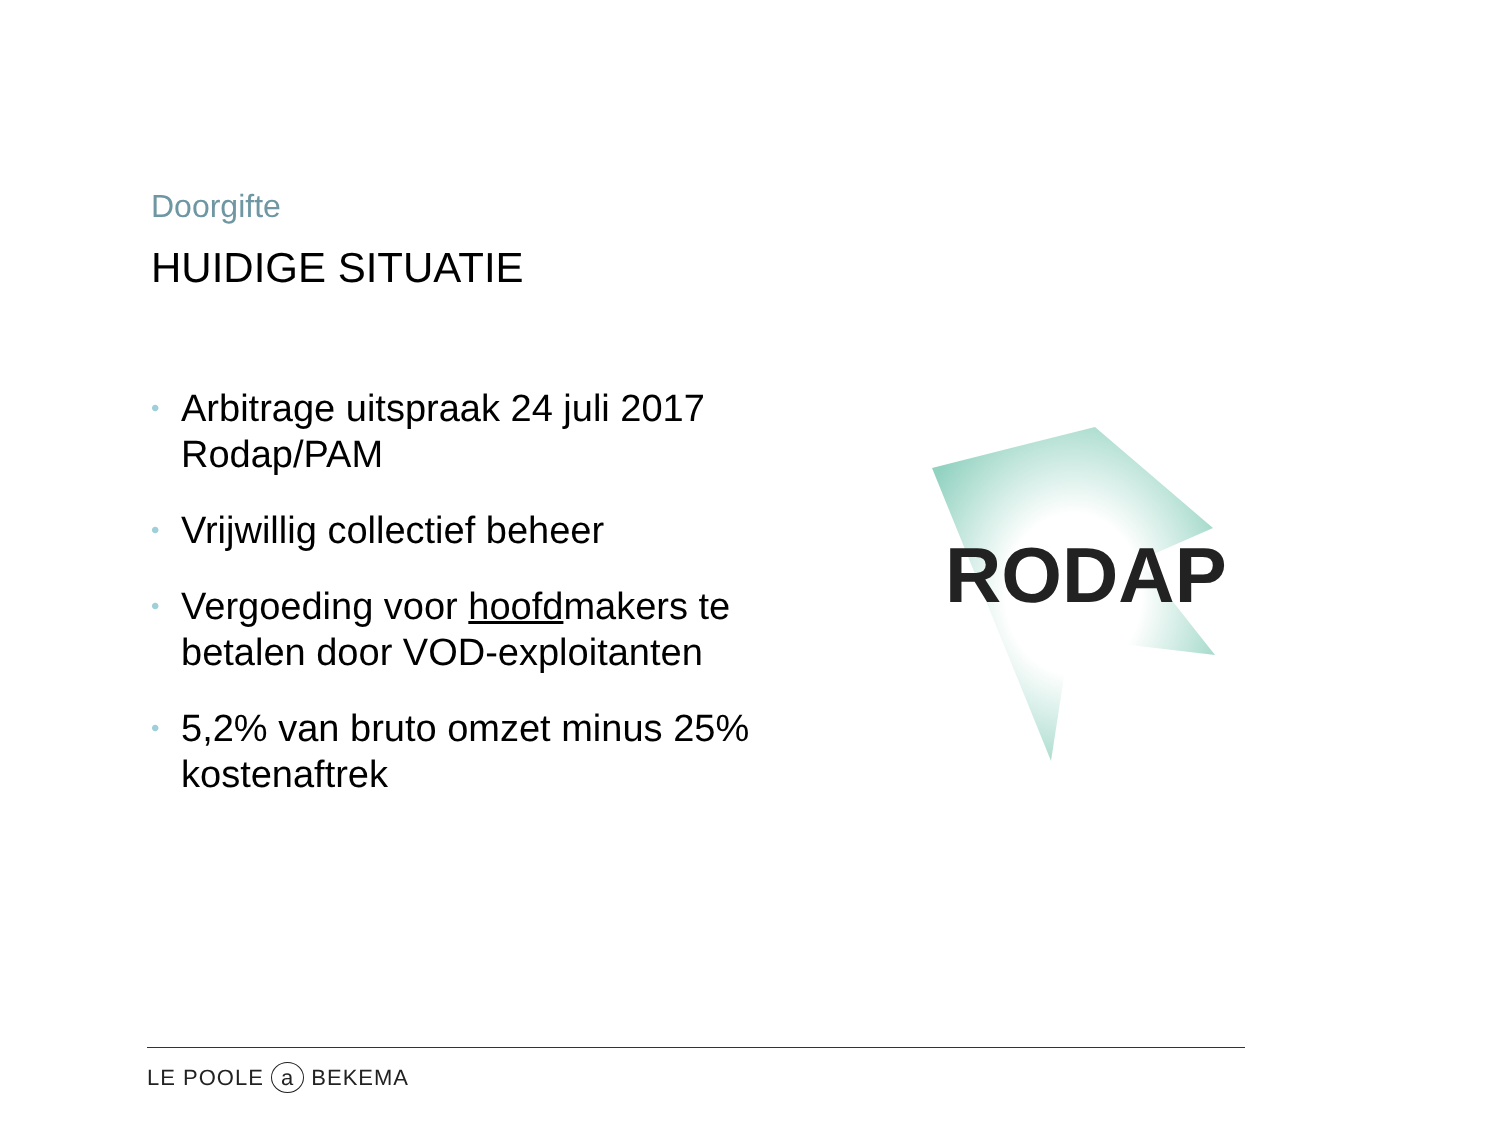Doorgifte
HUIDIGE SITUATIE
• Arbitrage uitspraak 24 juli 2017 Rodap/PAM
• Vrijwillig collectief beheer
• Vergoeding voor hoofdmakers te betalen door VOD-exploitanten
• 5,2% van bruto omzet minus 25% kostenaftrek
RODAP
LE POOLE a BEKEMA